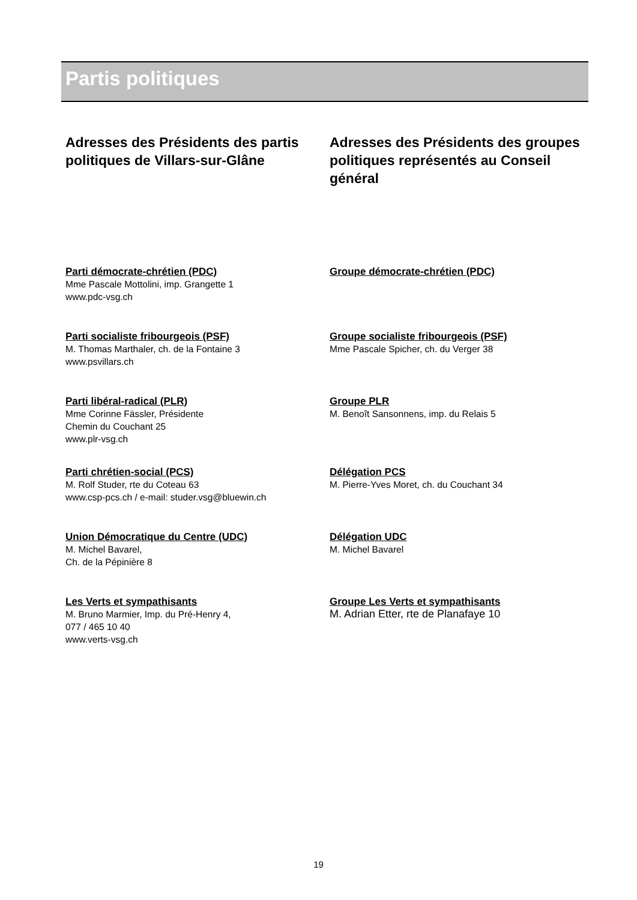Partis politiques
Adresses des Présidents des partis politiques de Villars-sur-Glâne
Parti démocrate-chrétien (PDC)
Mme Pascale Mottolini, imp. Grangette 1
www.pdc-vsg.ch
Parti socialiste fribourgeois (PSF)
M. Thomas Marthaler, ch. de la Fontaine 3
www.psvillars.ch
Parti libéral-radical (PLR)
Mme Corinne Fässler, Présidente
Chemin du Couchant 25
www.plr-vsg.ch
Parti chrétien-social (PCS)
M. Rolf Studer, rte du Coteau 63
www.csp-pcs.ch / e-mail: studer.vsg@bluewin.ch
Union Démocratique du Centre (UDC)
M. Michel Bavarel,
Ch. de la Pépinière 8
Les Verts et sympathisants
M. Bruno Marmier, Imp. du Pré-Henry 4,
077 / 465 10 40
www.verts-vsg.ch
Adresses des Présidents des groupes politiques représentés au Conseil général
Groupe démocrate-chrétien (PDC)
Groupe socialiste fribourgeois (PSF)
Mme Pascale Spicher, ch. du Verger 38
Groupe PLR
M. Benoît Sansonnens, imp. du Relais 5
Délégation PCS
M. Pierre-Yves Moret, ch. du Couchant 34
Délégation UDC
M. Michel Bavarel
Groupe Les Verts et sympathisants
M. Adrian Etter, rte de Planafaye 10
19